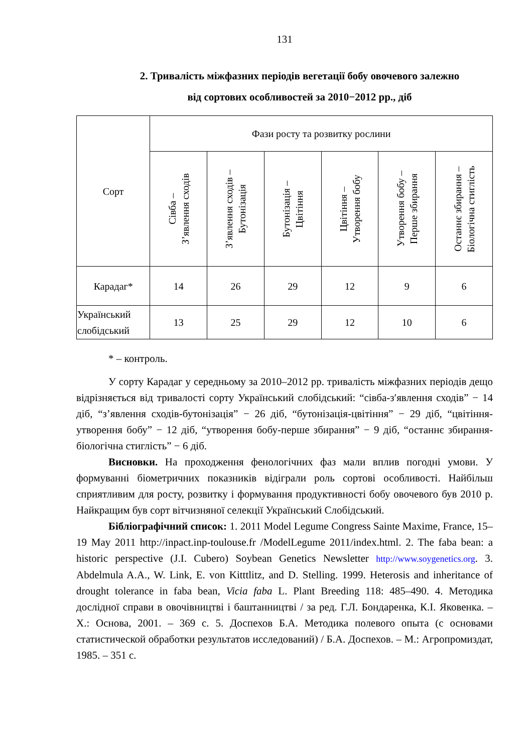131
2. Тривалість міжфазних періодів вегетації бобу овочевого залежно
від сортових особливостей за 2010−2012 рр., діб
| Сорт | Фази росту та розвитку рослини | | | | | |
| | Сівба – З’явлення сходів | З’явлення сходів – Бутонізація | Бутонізація – Цвітіння | Цвітіння – Утворення бобу | Утворення бобу – Перше збирання | Останнє збирання – Біологічна стиглість |
| Карадаг* | 14 | 26 | 29 | 12 | 9 | 6 |
| Український слобідський | 13 | 25 | 29 | 12 | 10 | 6 |
* – контроль.
У сорту Карадаг у середньому за 2010–2012 рр. тривалість міжфазних періодів дещо відрізняється від тривалості сорту Український слобідський: “сівба-з′явлення сходів” − 14 діб, “з’явлення сходів-бутонізація” − 26 діб, “бутонізація-цвітіння” − 29 діб, “цвітіння-утворення бобу” − 12 діб, “утворення бобу-перше збирання” − 9 діб, “останнє збирання-біологічна стиглість” − 6 діб.
Висновки. На проходження фенологічних фаз мали вплив погодні умови. У формуванні біометричних показників відіграли роль сортові особливості. Найбільш сприятливим для росту, розвитку і формування продуктивності бобу овочевого був 2010 р. Найкращим був сорт вітчизняної селекції Український Слобідський.
Бібліографічний список: 1. 2011 Model Legume Congress Sainte Maxime, France, 15–19 May 2011 http://inpact.inp-toulouse.fr /ModelLegume 2011/index.html. 2. The faba bean: a historic perspective (J.I. Cubero) Soybean Genetics Newsletter http://www.soygenetics.org. 3. Abdelmula A.A., W. Link, E. von Kitttlitz, and D. Stelling. 1999. Heterosis and inheritance of drought tolerance in faba bean, Vicia faba L. Plant Breeding 118: 485–490. 4. Методика дослідної справи в овочівництві і баштанництві / за ред. Г.Л. Бондаренка, К.І. Яковенка. – Х.: Основа, 2001. – 369 с. 5. Доспехов Б.А. Методика полевого опыта (с основами статистической обработки результатов исследований) / Б.А. Доспехов. – М.: Агропромиздат, 1985. – 351 с.